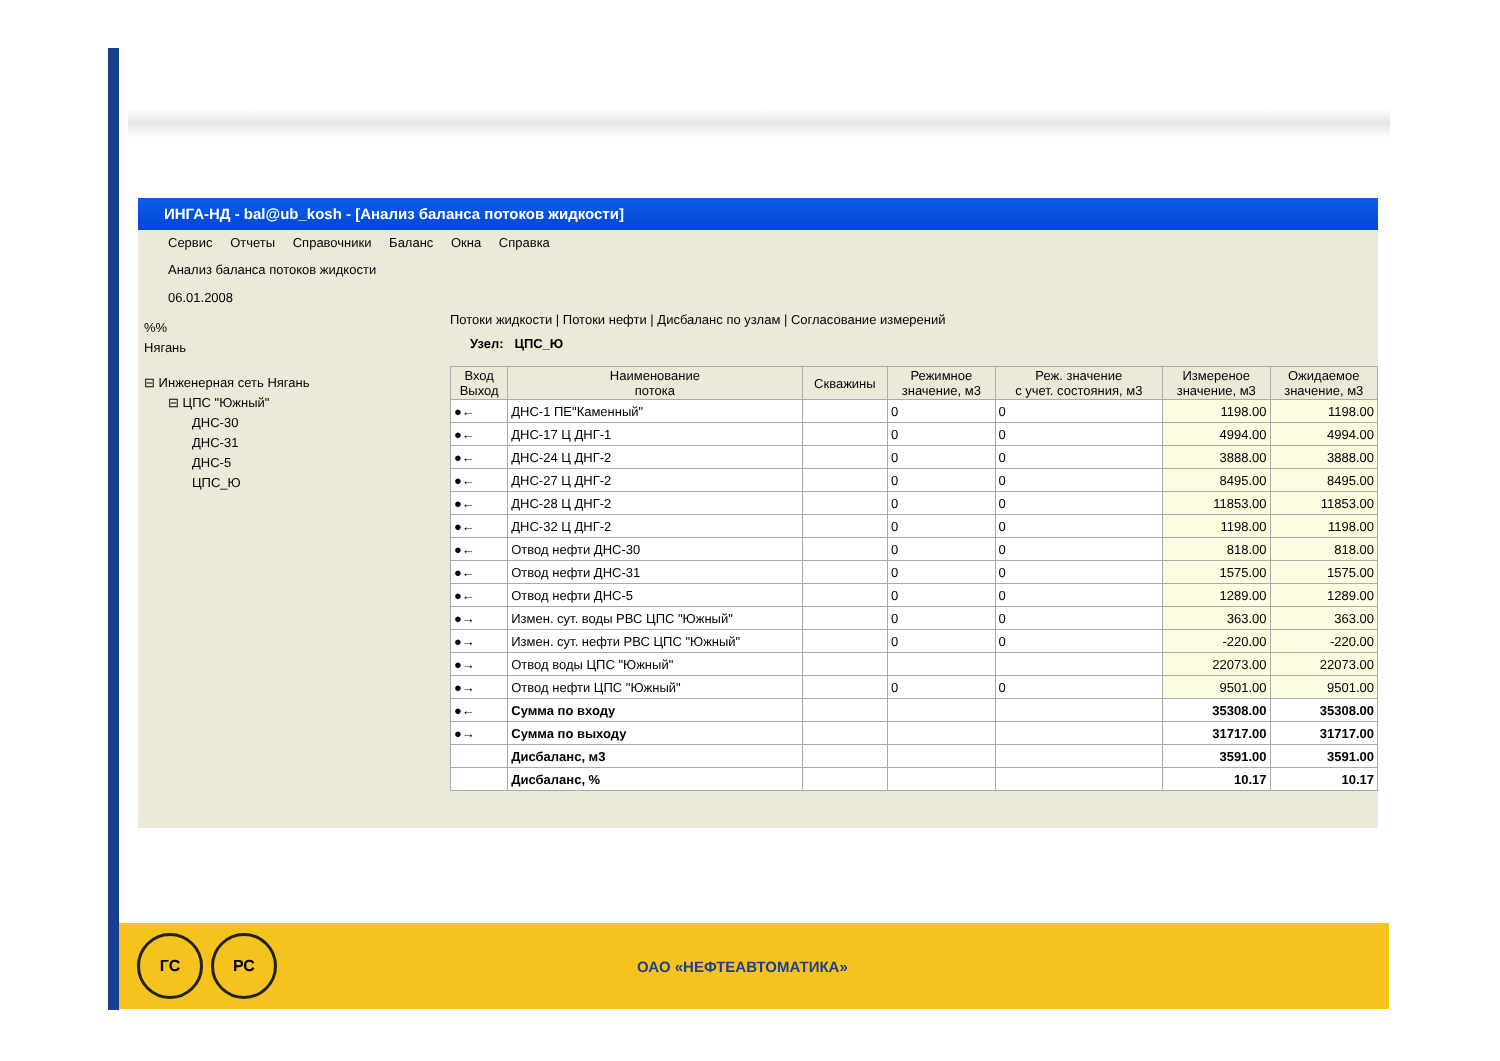ИНГА-НД - bal@ub_kosh - [Анализ баланса потоков жидкости]
Сервис Отчеты Справочники Баланс Окна Справка
Анализ баланса потоков жидкости
06.01.2008
%%
Нягань
⊟ Инженерная сеть Нягань
⊟ ЦПС "Южный"
ДНС-30
ДНС-31
ДНС-5
ЦПС_Ю
Потоки жидкости | Потоки нефти | Дисбаланс по узлам | Согласование измерений
Узел: ЦПС_Ю
| Вход Выход | Наименование потока | Скважины | Режимное значение, м3 | Реж. значение с учет. состояния, м3 | Измереное значение, м3 | Ожидаемое значение, м3 |
| --- | --- | --- | --- | --- | --- | --- |
| ●← | ДНС-1 ПЕ"Каменный" | | 0 | 0 | 1198.00 | 1198.00 |
| ●← | ДНС-17 Ц ДНГ-1 | | 0 | 0 | 4994.00 | 4994.00 |
| ●← | ДНС-24 Ц ДНГ-2 | | 0 | 0 | 3888.00 | 3888.00 |
| ●← | ДНС-27 Ц ДНГ-2 | | 0 | 0 | 8495.00 | 8495.00 |
| ●← | ДНС-28 Ц ДНГ-2 | | 0 | 0 | 11853.00 | 11853.00 |
| ●← | ДНС-32 Ц ДНГ-2 | | 0 | 0 | 1198.00 | 1198.00 |
| ●← | Отвод нефти ДНС-30 | | 0 | 0 | 818.00 | 818.00 |
| ●← | Отвод нефти ДНС-31 | | 0 | 0 | 1575.00 | 1575.00 |
| ●← | Отвод нефти ДНС-5 | | 0 | 0 | 1289.00 | 1289.00 |
| ●→ | Измен. сут. воды РВС ЦПС "Южный" | | 0 | 0 | 363.00 | 363.00 |
| ●→ | Измен. сут. нефти РВС ЦПС "Южный" | | 0 | 0 | -220.00 | -220.00 |
| ●→ | Отвод воды ЦПС "Южный" | | | | 22073.00 | 22073.00 |
| ●→ | Отвод нефти ЦПС "Южный" | | 0 | 0 | 9501.00 | 9501.00 |
| ●← | Сумма по входу | | | | 35308.00 | 35308.00 |
| ●→ | Сумма по выходу | | | | 31717.00 | 31717.00 |
| | Дисбаланс, м3 | | | | 3591.00 | 3591.00 |
| | Дисбаланс, % | | | | 10.17 | 10.17 |
ГС РС
ОАО «НЕФТЕАВТОМАТИКА»